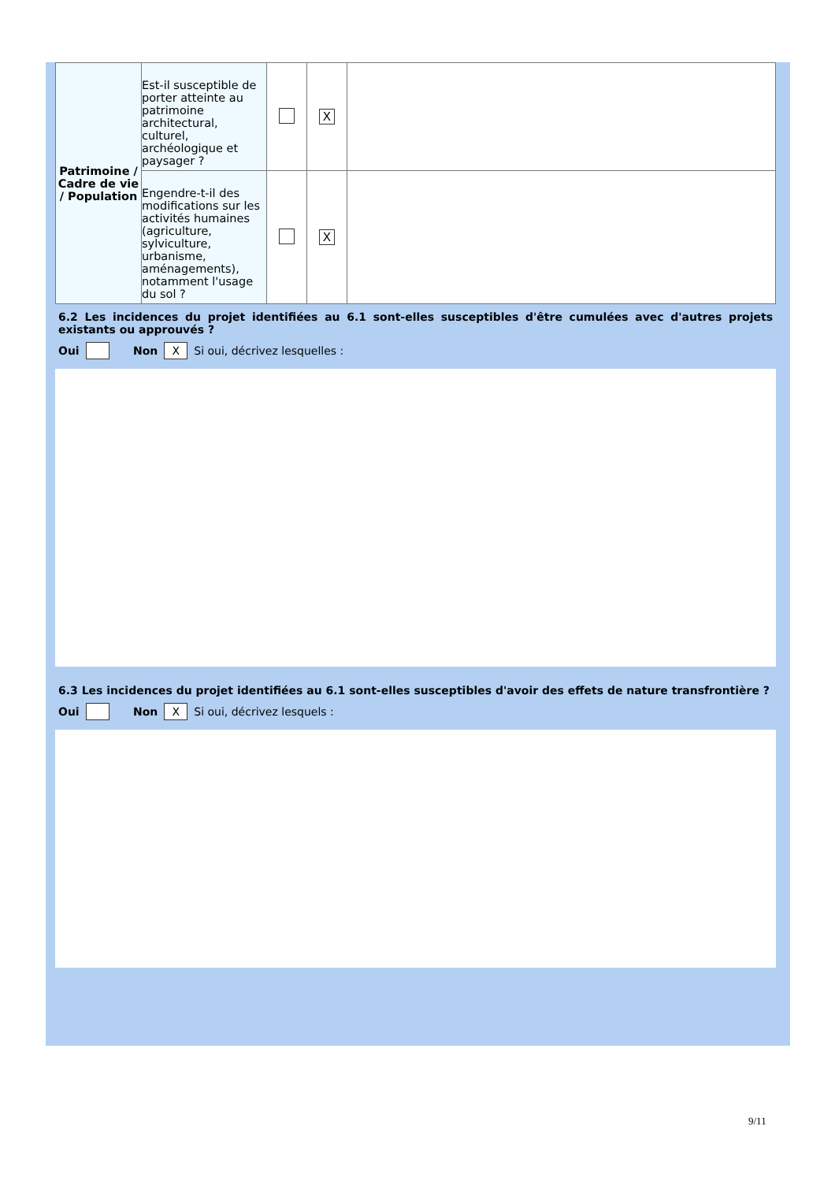| Patrimoine / Cadre de vie / Population | Est-il susceptible de porter atteinte au patrimoine architectural, culturel, archéologique et paysager ? | | X | |
| | Engendre-t-il des modifications sur les activités humaines (agriculture, sylviculture, urbanisme, aménagements), notamment l'usage du sol ? | | X | |
6.2 Les incidences du projet identifiées au 6.1 sont-elles susceptibles d'être cumulées avec d'autres projets existants ou approuvés ?
Oui Non X Si oui, décrivez lesquelles :
6.3 Les incidences du projet identifiées au 6.1 sont-elles susceptibles d'avoir des effets de nature transfrontière ?
Oui Non X Si oui, décrivez lesquels :
9/11